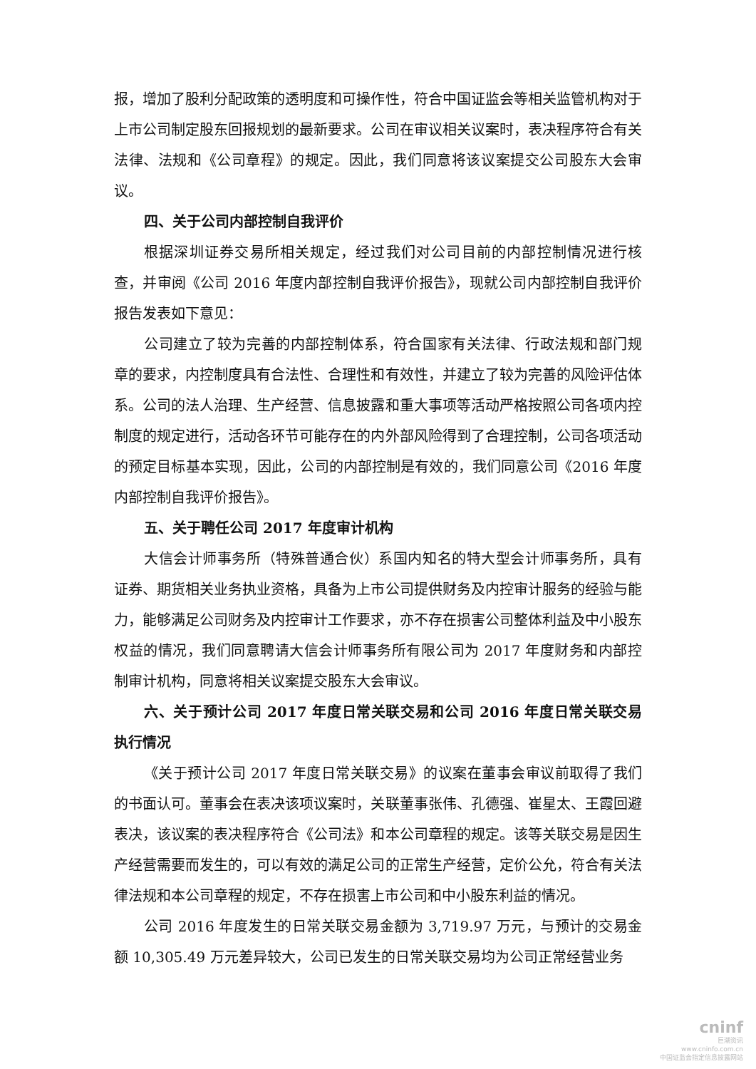报，增加了股利分配政策的透明度和可操作性，符合中国证监会等相关监管机构对于上市公司制定股东回报规划的最新要求。公司在审议相关议案时，表决程序符合有关法律、法规和《公司章程》的规定。因此，我们同意将该议案提交公司股东大会审议。
四、关于公司内部控制自我评价
根据深圳证券交易所相关规定，经过我们对公司目前的内部控制情况进行核查，并审阅《公司 2016 年度内部控制自我评价报告》，现就公司内部控制自我评价报告发表如下意见：
公司建立了较为完善的内部控制体系，符合国家有关法律、行政法规和部门规章的要求，内控制度具有合法性、合理性和有效性，并建立了较为完善的风险评估体系。公司的法人治理、生产经营、信息披露和重大事项等活动严格按照公司各项内控制度的规定进行，活动各环节可能存在的内外部风险得到了合理控制，公司各项活动的预定目标基本实现，因此，公司的内部控制是有效的，我们同意公司《2016 年度内部控制自我评价报告》。
五、关于聘任公司 2017 年度审计机构
大信会计师事务所（特殊普通合伙）系国内知名的特大型会计师事务所，具有证券、期货相关业务执业资格，具备为上市公司提供财务及内控审计服务的经验与能力，能够满足公司财务及内控审计工作要求，亦不存在损害公司整体利益及中小股东权益的情况，我们同意聘请大信会计师事务所有限公司为 2017 年度财务和内部控制审计机构，同意将相关议案提交股东大会审议。
六、关于预计公司 2017 年度日常关联交易和公司 2016 年度日常关联交易执行情况
《关于预计公司 2017 年度日常关联交易》的议案在董事会审议前取得了我们的书面认可。董事会在表决该项议案时，关联董事张伟、孔德强、崔星太、王霞回避表决，该议案的表决程序符合《公司法》和本公司章程的规定。该等关联交易是因生产经营需要而发生的，可以有效的满足公司的正常生产经营，定价公允，符合有关法律法规和本公司章程的规定，不存在损害上市公司和中小股东利益的情况。
公司 2016 年度发生的日常关联交易金额为 3,719.97 万元，与预计的交易金额 10,305.49 万元差异较大，公司已发生的日常关联交易均为公司正常经营业务
cninf
巨潮资讯
www.cninfo.com.cn
中国证监会指定信息披露网站